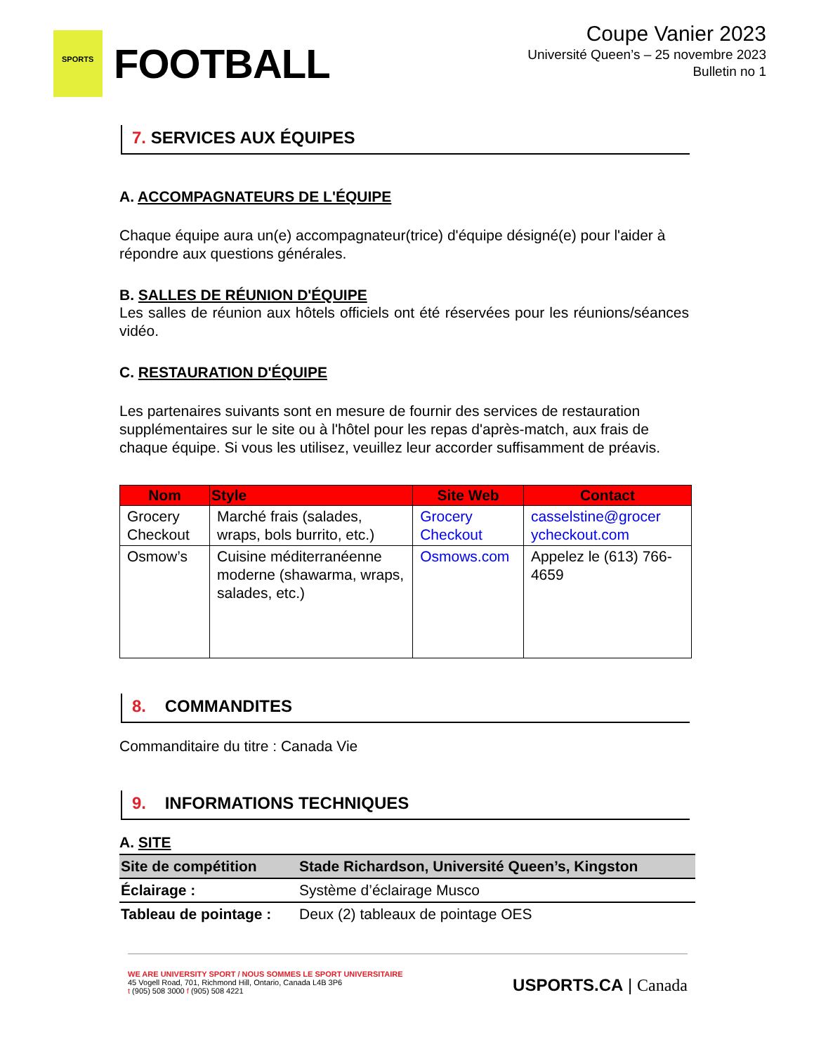SPORTS
FOOTBALL
Coupe Vanier 2023
Université Queen’s – 25 novembre 2023
Bulletin no 1
7. SERVICES AUX ÉQUIPES
A. ACCOMPAGNATEURS DE L'ÉQUIPE
Chaque équipe aura un(e) accompagnateur(trice) d'équipe désigné(e) pour l'aider à répondre aux questions générales.
B. SALLES DE RÉUNION D'ÉQUIPE
Les salles de réunion aux hôtels officiels ont été réservées pour les réunions/séances vidéo.
C. RESTAURATION D'ÉQUIPE
Les partenaires suivants sont en mesure de fournir des services de restauration supplémentaires sur le site ou à l'hôtel pour les repas d'après-match, aux frais de chaque équipe. Si vous les utilisez, veuillez leur accorder suffisamment de préavis.
| Nom | Style | Site Web | Contact |
| --- | --- | --- | --- |
| Grocery Checkout | Marché frais (salades, wraps, bols burrito, etc.) | Grocery Checkout | casselstine@grocer ycheckout.com |
| Osmow’s | Cuisine méditerranéenne moderne (shawarma, wraps, salades, etc.) | Osmows.com | Appelez le (613) 766-4659 |
8. COMMANDITES
Commanditaire du titre : Canada Vie
9. INFORMATIONS TECHNIQUES
A. SITE
| Site de compétition | Stade Richardson, Université Queen’s, Kingston |
| Éclairage : | Système d’éclairage Musco |
| Tableau de pointage : | Deux (2) tableaux de pointage OES |
WE ARE UNIVERSITY SPORT / NOUS SOMMES LE SPORT UNIVERSITAIRE
45 Vogell Road, 701, Richmond Hill, Ontario, Canada L4B 3P6
t (905) 508 3000 f (905) 508 4221
USPORTS.CA | Canada